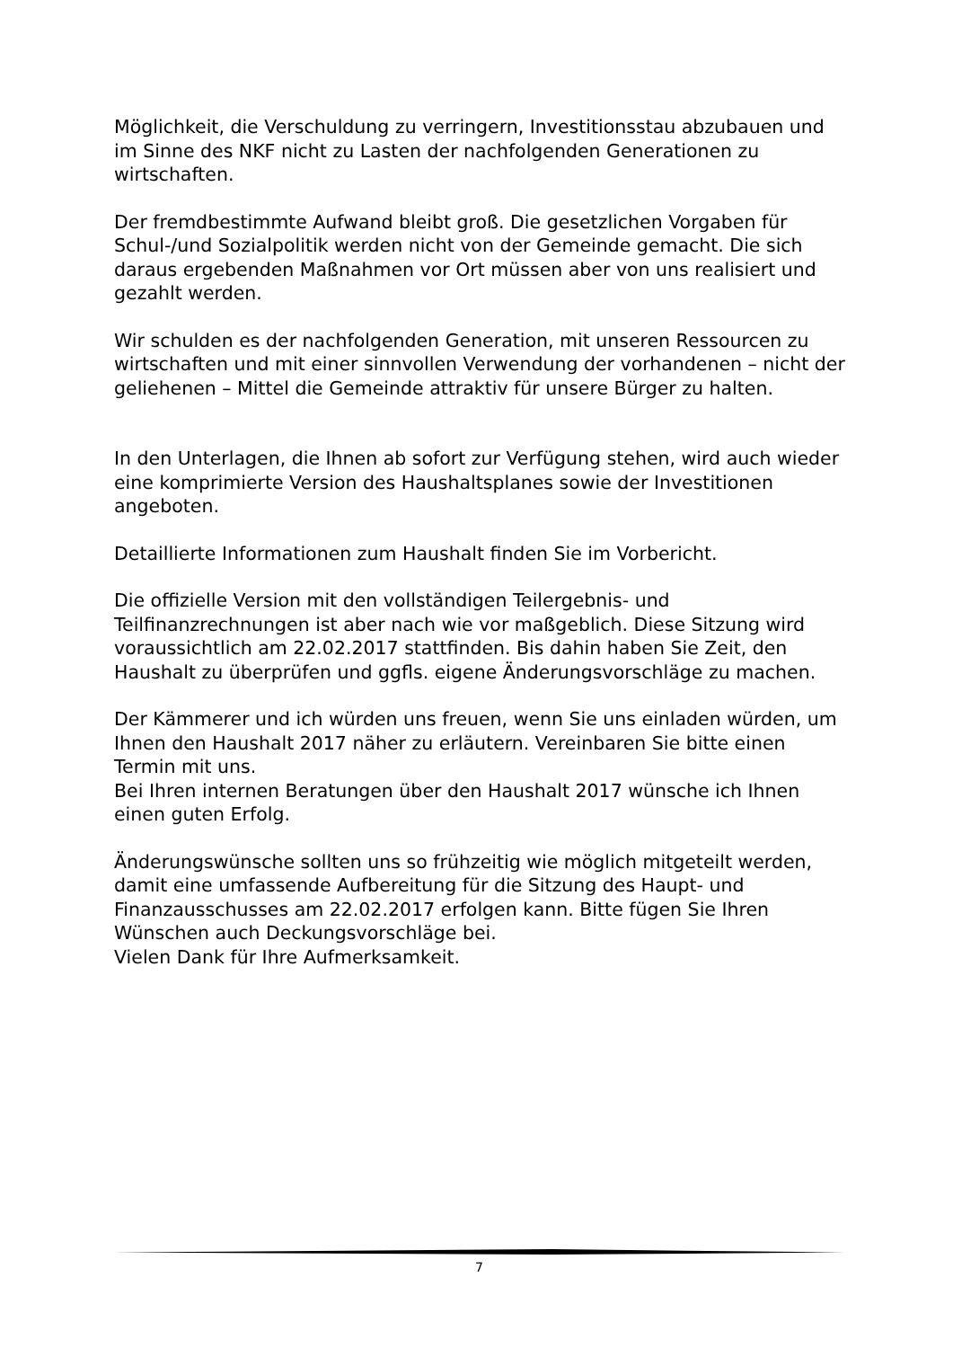Möglichkeit, die Verschuldung zu verringern, Investitionsstau abzubauen und im Sinne des NKF nicht zu Lasten der nachfolgenden Generationen zu wirtschaften.
Der fremdbestimmte Aufwand bleibt groß. Die gesetzlichen Vorgaben für Schul-/und Sozialpolitik werden nicht von der Gemeinde gemacht. Die sich daraus ergebenden Maßnahmen vor Ort müssen aber von uns realisiert und gezahlt werden.
Wir schulden es der nachfolgenden Generation, mit unseren Ressourcen zu wirtschaften und mit einer sinnvollen Verwendung der vorhandenen – nicht der geliehenen – Mittel die Gemeinde attraktiv für unsere Bürger zu halten.
In den Unterlagen, die Ihnen ab sofort zur Verfügung stehen, wird auch wieder eine komprimierte Version des Haushaltsplanes sowie der Investitionen angeboten.
Detaillierte Informationen zum Haushalt finden Sie im Vorbericht.
Die offizielle Version mit den vollständigen Teilergebnis- und Teilfinanzrechnungen ist aber nach wie vor maßgeblich. Diese Sitzung wird voraussichtlich am 22.02.2017 stattfinden. Bis dahin haben Sie Zeit, den Haushalt zu überprüfen und ggfls. eigene Änderungsvorschläge zu machen.
Der Kämmerer und ich würden uns freuen, wenn Sie uns einladen würden, um Ihnen den Haushalt 2017 näher zu erläutern. Vereinbaren Sie bitte einen Termin mit uns.
Bei Ihren internen Beratungen über den Haushalt 2017 wünsche ich Ihnen einen guten Erfolg.
Änderungswünsche sollten uns so frühzeitig wie möglich mitgeteilt werden, damit eine umfassende Aufbereitung für die Sitzung des Haupt- und Finanzausschusses am 22.02.2017 erfolgen kann. Bitte fügen Sie Ihren Wünschen auch Deckungsvorschläge bei.
Vielen Dank für Ihre Aufmerksamkeit.
7